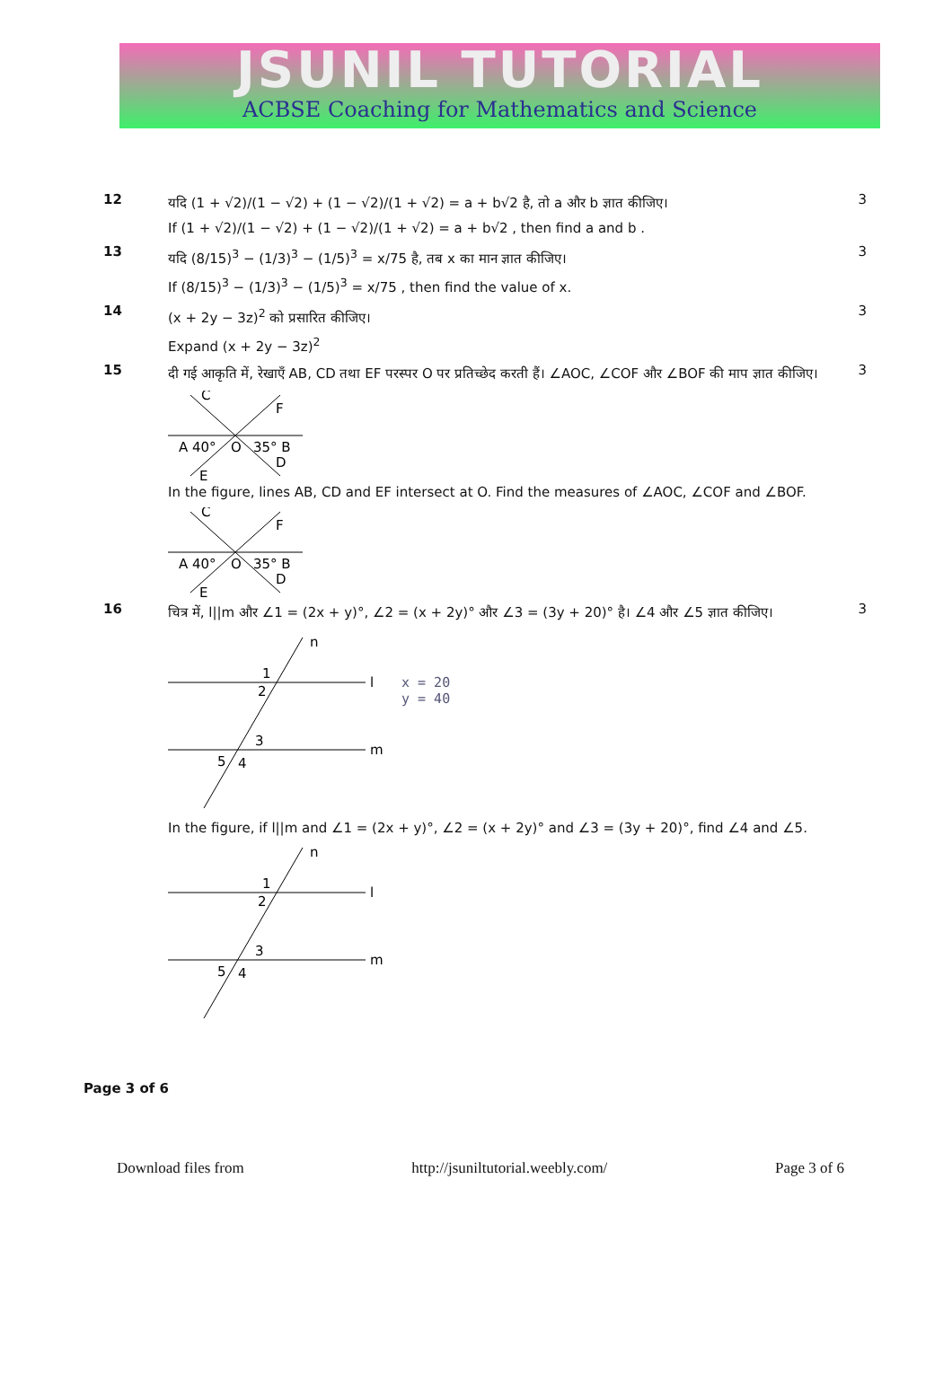JSUNIL TUTORIAL
ACBSE Coaching for Mathematics and Science
12
यदि (1 + √2)/(1 − √2) + (1 − √2)/(1 + √2) = a + b√2 है, तो a और b ज्ञात कीजिए।
If (1 + √2)/(1 − √2) + (1 − √2)/(1 + √2) = a + b√2 , then find a and b .
3
13
यदि (8/15)<sup>3</sup> − (1/3)<sup>3</sup> − (1/5)<sup>3</sup> = x/75 है, तब x का मान ज्ञात कीजिए।
If (8/15)<sup>3</sup> − (1/3)<sup>3</sup> − (1/5)<sup>3</sup> = x/75 , then find the value of x.
3
14
(x + 2y − 3z)<sup>2</sup> को प्रसारित कीजिए।
Expand (x + 2y − 3z)<sup>2</sup>
3
15
दी गई आकृति में, रेखाएँ AB, CD तथा EF परस्पर O पर प्रतिच्छेद करती हैं। ∠AOC, ∠COF और ∠BOF की माप ज्ञात कीजिए।
C
F
A 40°
O
35° B
D
E
In the figure, lines AB, CD and EF intersect at O. Find the measures of ∠AOC, ∠COF and ∠BOF.
C
F
A 40°
O
35° B
D
E
3
16
चित्र में, l||m और ∠1 = (2x + y)°, ∠2 = (x + 2y)° और ∠3 = (3y + 20)° है। ∠4 और ∠5 ज्ञात कीजिए।
n
l
m
1
2
3
5
4
x = 20
y = 40
In the figure, if l||m and ∠1 = (2x + y)°, ∠2 = (x + 2y)° and ∠3 = (3y + 20)°, find ∠4 and ∠5.
n
l
m
1
2
3
5
4
3
Page 3 of 6
Download files from http://jsuniltutorial.weebly.com/ Page 3 of 6